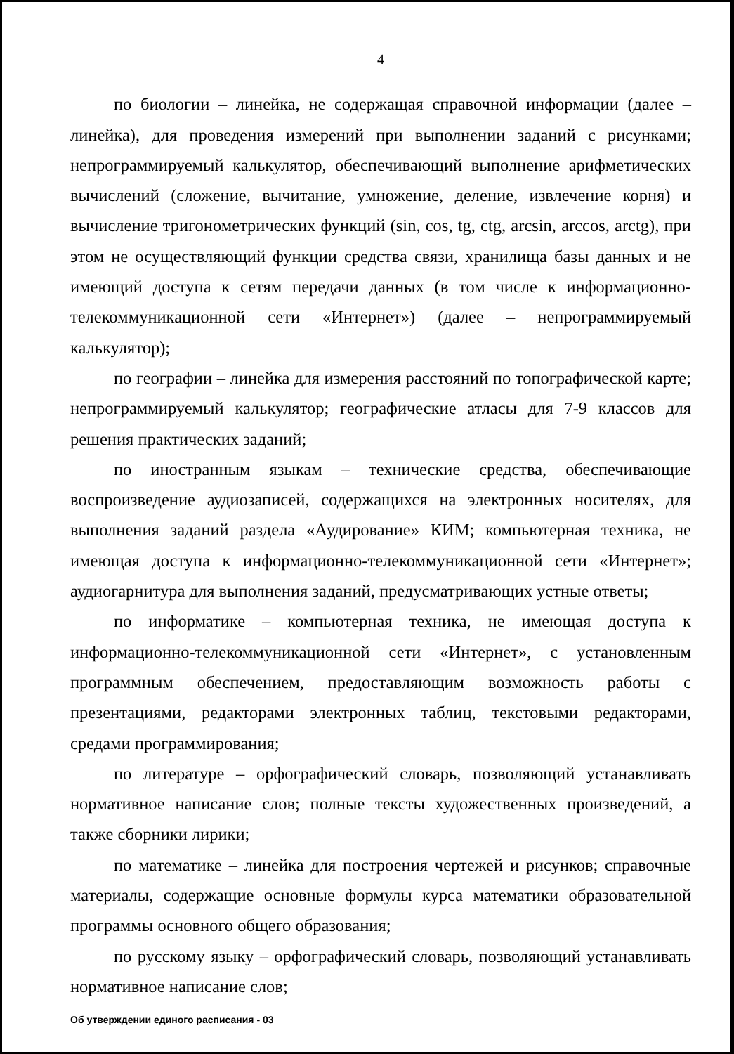4
по биологии – линейка, не содержащая справочной информации (далее – линейка), для проведения измерений при выполнении заданий с рисунками; непрограммируемый калькулятор, обеспечивающий выполнение арифметических вычислений (сложение, вычитание, умножение, деление, извлечение корня) и вычисление тригонометрических функций (sin, cos, tg, ctg, arcsin, arccos, arctg), при этом не осуществляющий функции средства связи, хранилища базы данных и не имеющий доступа к сетям передачи данных (в том числе к информационно-телекоммуникационной сети «Интернет») (далее – непрограммируемый калькулятор);
по географии – линейка для измерения расстояний по топографической карте; непрограммируемый калькулятор; географические атласы для 7-9 классов для решения практических заданий;
по иностранным языкам – технические средства, обеспечивающие воспроизведение аудиозаписей, содержащихся на электронных носителях, для выполнения заданий раздела «Аудирование» КИМ; компьютерная техника, не имеющая доступа к информационно-телекоммуникационной сети «Интернет»; аудиогарнитура для выполнения заданий, предусматривающих устные ответы;
по информатике – компьютерная техника, не имеющая доступа к информационно-телекоммуникационной сети «Интернет», с установленным программным обеспечением, предоставляющим возможность работы с презентациями, редакторами электронных таблиц, текстовыми редакторами, средами программирования;
по литературе – орфографический словарь, позволяющий устанавливать нормативное написание слов; полные тексты художественных произведений, а также сборники лирики;
по математике – линейка для построения чертежей и рисунков; справочные материалы, содержащие основные формулы курса математики образовательной программы основного общего образования;
по русскому языку – орфографический словарь, позволяющий устанавливать нормативное написание слов;
Об утверждении единого расписания - 03